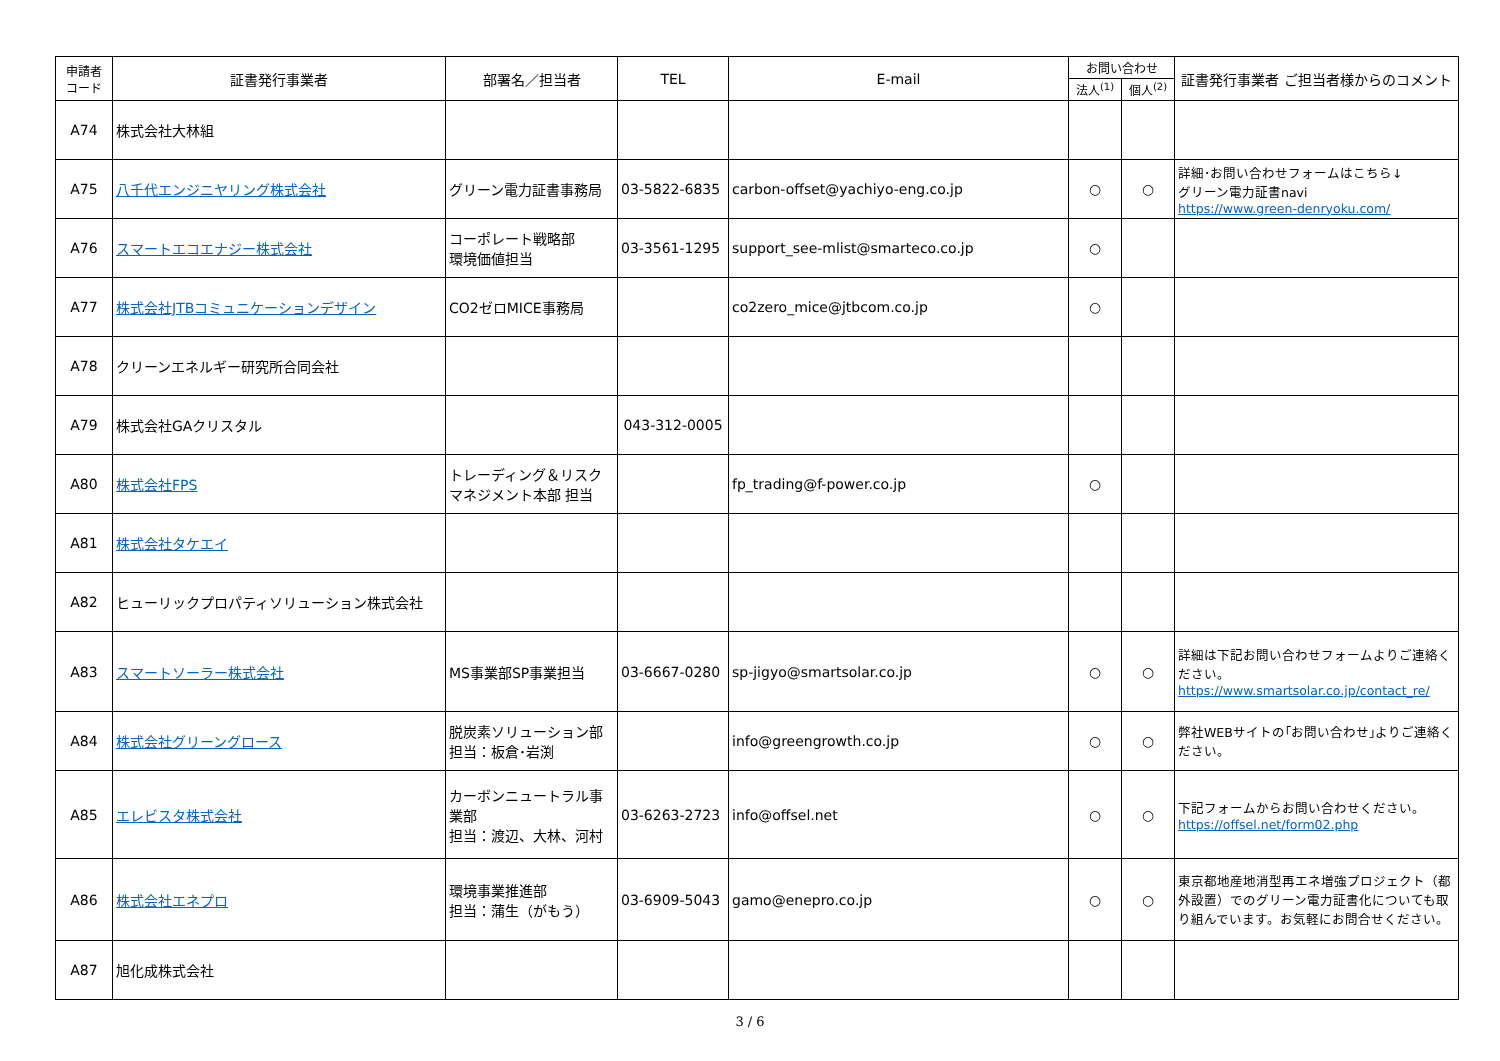| 申請者 コード | 証書発行事業者 | 部署名／担当者 | TEL | E-mail | お問い合わせ | | 証書発行事業者 ご担当者様からのコメント |
| --- | --- | --- | --- | --- | --- | --- | --- |
| | | | | | 法人<sup>(1)</sup> | 個人<sup>(2)</sup> | |
| A74 | 株式会社大林組 | | | | | | |
| A75 | 八千代エンジニヤリング株式会社 | グリーン電力証書事務局 | 03-5822-6835 | carbon-offset@yachiyo-eng.co.jp | ○ | ○ | 詳細･お問い合わせフォームはこちら↓ グリーン電力証書navi https://www.green-denryoku.com/ |
| A76 | スマートエコエナジー株式会社 | コーポレート戦略部 環境価値担当 | 03-3561-1295 | support_see-mlist@smarteco.co.jp | ○ | | |
| A77 | 株式会社JTBコミュニケーションデザイン | CO2ゼロMICE事務局 | | co2zero_mice@jtbcom.co.jp | ○ | | |
| A78 | クリーンエネルギー研究所合同会社 | | | | | | |
| A79 | 株式会社GAクリスタル | | 043-312-0005 | | | | |
| A80 | 株式会社FPS | トレーディング＆リスクマネジメント本部 担当 | | fp_trading@f-power.co.jp | ○ | | |
| A81 | 株式会社タケエイ | | | | | | |
| A82 | ヒューリックプロパティソリューション株式会社 | | | | | | |
| A83 | スマートソーラー株式会社 | MS事業部SP事業担当 | 03-6667-0280 | sp-jigyo@smartsolar.co.jp | ○ | ○ | 詳細は下記お問い合わせフォームよりご連絡ください。 https://www.smartsolar.co.jp/contact_re/ |
| A84 | 株式会社グリーングロース | 脱炭素ソリューション部 担当：板倉･岩渕 | | info@greengrowth.co.jp | ○ | ○ | 弊社WEBサイトの｢お問い合わせ｣よりご連絡ください。 |
| A85 | エレビスタ株式会社 | カーボンニュートラル事業部 担当：渡辺、大林、河村 | 03-6263-2723 | info@offsel.net | ○ | ○ | 下記フォームからお問い合わせください。 https://offsel.net/form02.php |
| A86 | 株式会社エネプロ | 環境事業推進部 担当：蒲生（がもう） | 03-6909-5043 | gamo@enepro.co.jp | ○ | ○ | 東京都地産地消型再エネ増強プロジェクト（都外設置）でのグリーン電力証書化についても取り組んでいます。お気軽にお問合せください。 |
| A87 | 旭化成株式会社 | | | | | | |
3 / 6